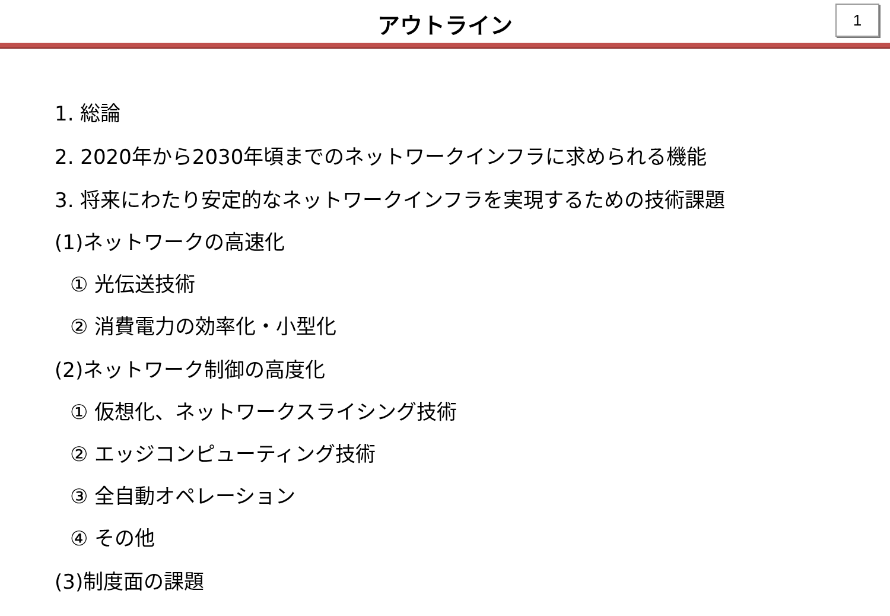アウトライン
1
1. 総論
2. 2020年から2030年頃までのネットワークインフラに求められる機能
3. 将来にわたり安定的なネットワークインフラを実現するための技術課題
(1)ネットワークの高速化
① 光伝送技術
② 消費電力の効率化・小型化
(2)ネットワーク制御の高度化
① 仮想化、ネットワークスライシング技術
② エッジコンピューティング技術
③ 全自動オペレーション
④ その他
(3)制度面の課題